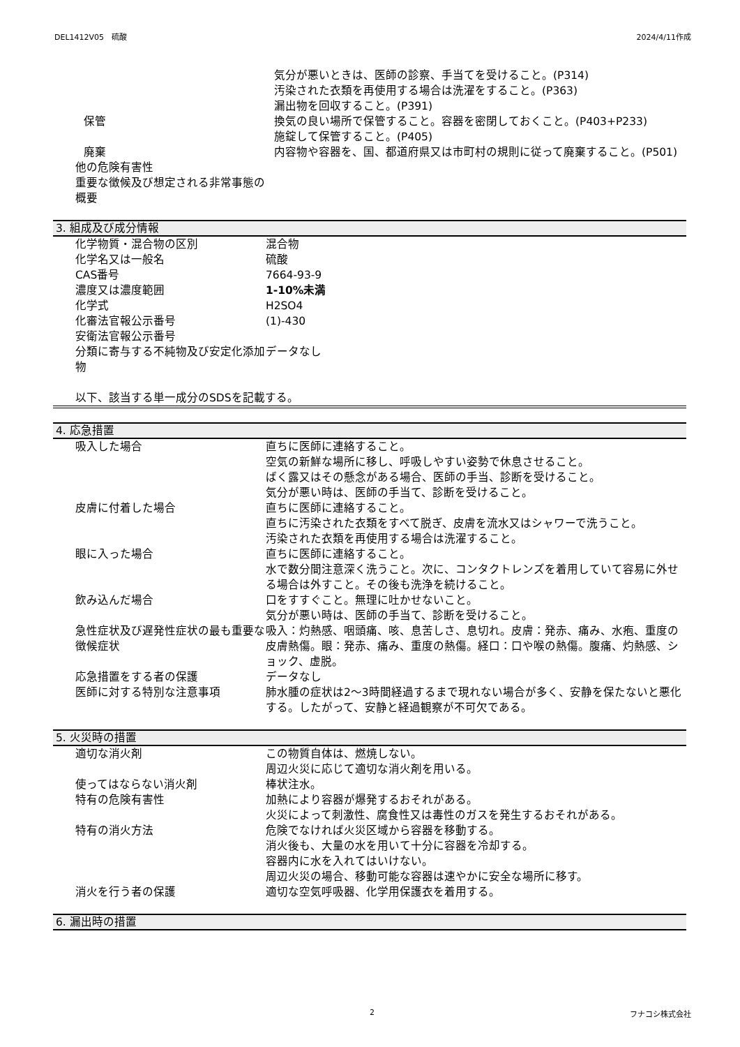DEL1412V05　硫酸 2024/4/11作成
| | 気分が悪いときは、医師の診察、手当てを受けること。(P314) 汚染された衣類を再使用する場合は洗濯をすること。(P363) 漏出物を回収すること。(P391) |
| 保管 | 換気の良い場所で保管すること。容器を密閉しておくこと。(P403+P233) 施錠して保管すること。(P405) |
| 廃棄 | 内容物や容器を、国、都道府県又は市町村の規則に従って廃棄すること。(P501) |
| 他の危険有害性 | |
| 重要な徴候及び想定される非常事態の概要 | |
3. 組成及び成分情報
| 化学物質・混合物の区別 | 混合物 |
| 化学名又は一般名 | 硫酸 |
| CAS番号 | 7664-93-9 |
| 濃度又は濃度範囲 | 1-10%未満 |
| 化学式 | H2SO4 |
| 化審法官報公示番号 | (1)-430 |
| 安衛法官報公示番号 | |
| 分類に寄与する不純物及び安定化添加物 | データなし |
以下、該当する単一成分のSDSを記載する。
4. 応急措置
| 吸入した場合 | 直ちに医師に連絡すること。 空気の新鮮な場所に移し、呼吸しやすい姿勢で休息させること。 ばく露又はその懸念がある場合、医師の手当、診断を受けること。 気分が悪い時は、医師の手当て、診断を受けること。 |
| 皮膚に付着した場合 | 直ちに医師に連絡すること。 直ちに汚染された衣類をすべて脱ぎ、皮膚を流水又はシャワーで洗うこと。 汚染された衣類を再使用する場合は洗濯すること。 |
| 眼に入った場合 | 直ちに医師に連絡すること。 水で数分間注意深く洗うこと。次に、コンタクトレンズを着用していて容易に外せる場合は外すこと。その後も洗浄を続けること。 |
| 飲み込んだ場合 | 口をすすぐこと。無理に吐かせないこと。 気分が悪い時は、医師の手当て、診断を受けること。 |
| 急性症状及び遅発性症状の最も重要な徴候症状 | 吸入：灼熱感、咽頭痛、咳、息苦しさ、息切れ。皮膚：発赤、痛み、水疱、重度の皮膚熱傷。眼：発赤、痛み、重度の熱傷。経口：口や喉の熱傷。腹痛、灼熱感、ショック、虚脱。 |
| 応急措置をする者の保護 | データなし |
| 医師に対する特別な注意事項 | 肺水腫の症状は2～3時間経過するまで現れない場合が多く、安静を保たないと悪化する。したがって、安静と経過観察が不可欠である。 |
5. 火災時の措置
| 適切な消火剤 | この物質自体は、燃焼しない。 周辺火災に応じて適切な消火剤を用いる。 |
| 使ってはならない消火剤 | 棒状注水。 |
| 特有の危険有害性 | 加熱により容器が爆発するおそれがある。 火災によって刺激性、腐食性又は毒性のガスを発生するおそれがある。 |
| 特有の消火方法 | 危険でなければ火災区域から容器を移動する。 消火後も、大量の水を用いて十分に容器を冷却する。 容器内に水を入れてはいけない。 周辺火災の場合、移動可能な容器は速やかに安全な場所に移す。 |
| 消火を行う者の保護 | 適切な空気呼吸器、化学用保護衣を着用する。 |
6. 漏出時の措置
2 フナコシ株式会社